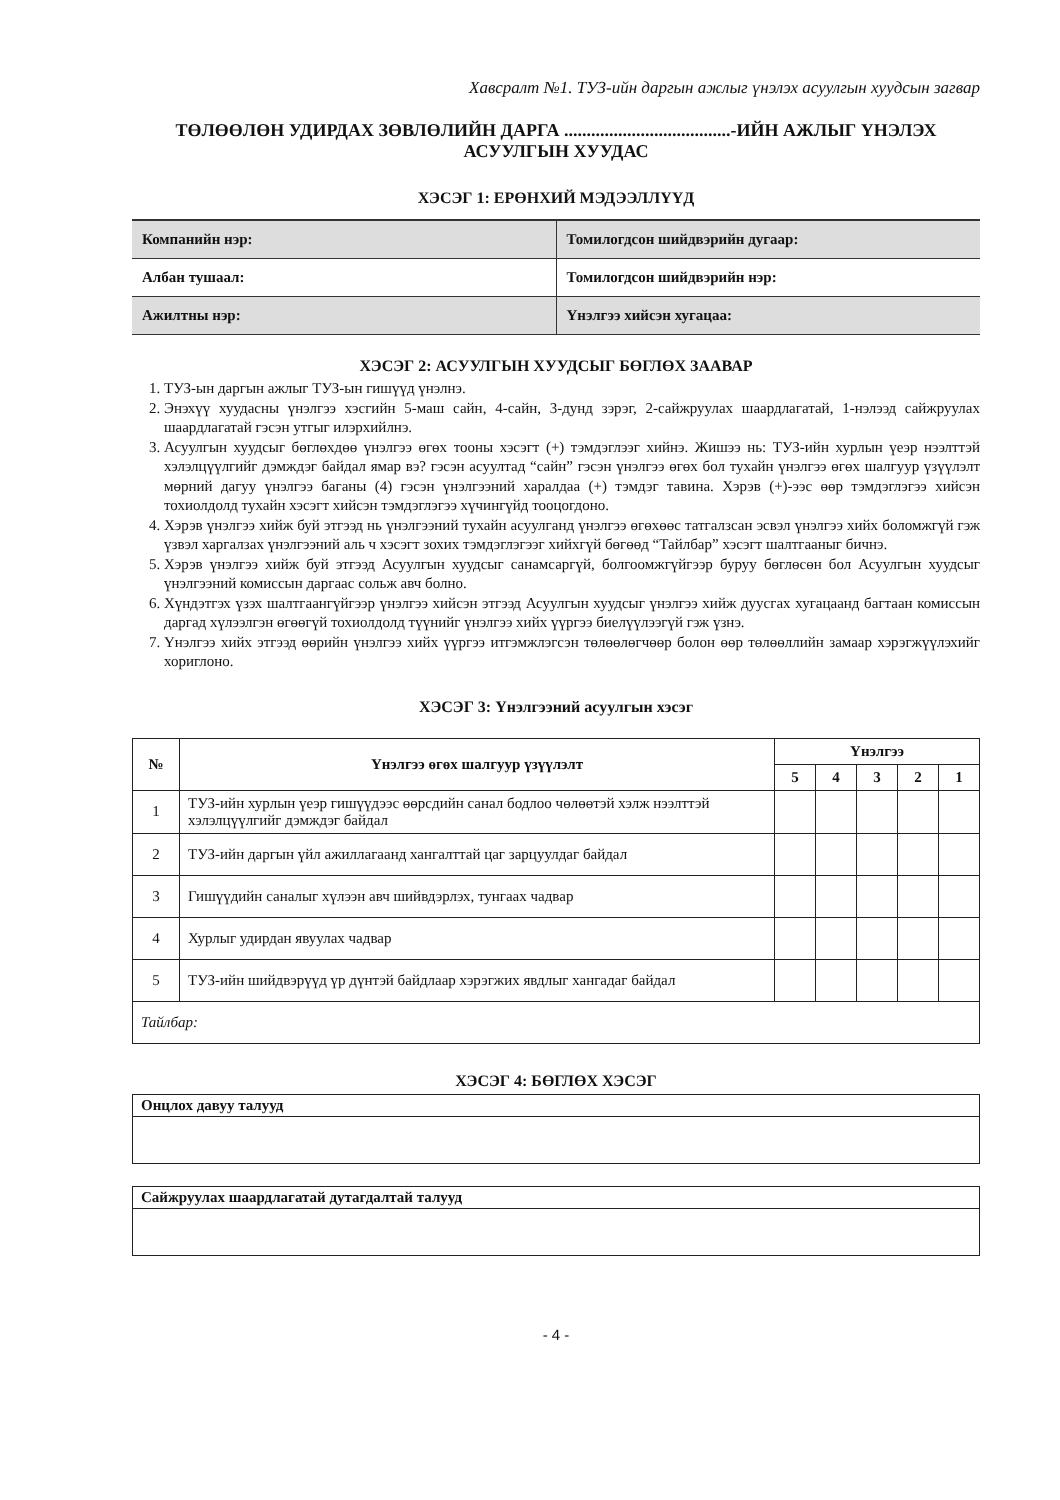Хавсралт №1. ТУЗ-ийн даргын ажлыг үнэлэх асуулгын хуудсын загвар
ТӨЛӨӨЛӨН УДИРДАХ ЗӨВЛӨЛИЙН ДАРГА .....................................-ИЙН АЖЛЫГ ҮНЭЛЭХ АСУУЛГЫН ХУУДАС
ХЭСЭГ 1: ЕРӨНХИЙ МЭДЭЭЛЛҮҮД
| Компанийн нэр: | Томилогдсон шийдвэрийн дугаар: |
| Албан тушаал: | Томилогдсон шийдвэрийн нэр: |
| Ажилтны нэр: | Үнэлгээ хийсэн хугацаа: |
ХЭСЭГ 2: АСУУЛГЫН ХУУДСЫГ БӨГЛӨХ ЗААВАР
1. ТУЗ-ын даргын ажлыг ТУЗ-ын гишүүд үнэлнэ.
2. Энэхүү хуудасны үнэлгээ хэсгийн 5-маш сайн, 4-сайн, 3-дунд зэрэг, 2-сайжруулах шаардлагатай, 1-нэлээд сайжруулах шаардлагатай гэсэн утгыг илэрхийлнэ.
3. Асуулгын хуудсыг бөглөхдөө үнэлгээ өгөх тооны хэсэгт (+) тэмдэглээг хийнэ. Жишээ нь: ТУЗ-ийн хурлын үеэр нээлттэй хэлэлцүүлгийг дэмждэг байдал ямар вэ? гэсэн асуултад “сайн” гэсэн үнэлгээ өгөх бол тухайн үнэлгээ өгөх шалгуур үзүүлэлт мөрний дагуу үнэлгээ баганы (4) гэсэн үнэлгээний харалдаа (+) тэмдэг тавина. Хэрэв (+)-ээс өөр тэмдэглэгээ хийсэн тохиолдолд тухайн хэсэгт хийсэн тэмдэглэгээ хүчингүйд тооцогдоно.
4. Хэрэв үнэлгээ хийж буй этгээд нь үнэлгээний тухайн асуулганд үнэлгээ өгөхөөс татгалзсан эсвэл үнэлгээ хийх боломжгүй гэж үзвэл харгалзах үнэлгээний аль ч хэсэгт зохих тэмдэглэгээг хийхгүй бөгөөд “Тайлбар” хэсэгт шалтгааныг бичнэ.
5. Хэрэв үнэлгээ хийж буй этгээд Асуулгын хуудсыг санамсаргүй, болгоомжгүйгээр буруу бөглөсөн бол Асуулгын хуудсыг үнэлгээний комиссын даргаас сольж авч болно.
6. Хүндэтгэх үзэх шалтгаангүйгээр үнэлгээ хийсэн этгээд Асуулгын хуудсыг үнэлгээ хийж дуусгах хугацаанд багтаан комиссын даргад хүлээлгэн өгөөгүй тохиолдолд түүнийг үнэлгээ хийх үүргээ биелүүлээгүй гэж үзнэ.
7. Үнэлгээ хийх этгээд өөрийн үнэлгээ хийх үүргээ итгэмжлэгсэн төлөөлөгчөөр болон өөр төлөөллийн замаар хэрэгжүүлэхийг хориглоно.
ХЭСЭГ 3: Үнэлгээний асуулгын хэсэг
| № | Үнэлгээ өгөх шалгуур үзүүлэлт | Үнэлгээ | | | | |
| --- | --- | --- | --- | --- | --- | --- |
| | | 5 | 4 | 3 | 2 | 1 |
| 1 | ТУЗ-ийн хурлын үеэр гишүүдээс өөрсдийн санал бодлоо чөлөөтэй хэлж нээлттэй хэлэлцүүлгийг дэмждэг байдал | | | | | |
| 2 | ТУЗ-ийн даргын үйл ажиллагаанд хангалттай цаг зарцуулдаг байдал | | | | | |
| 3 | Гишүүдийн саналыг хүлээн авч шийвдэрлэх, тунгаах чадвар | | | | | |
| 4 | Хурлыг удирдан явуулах чадвар | | | | | |
| 5 | ТУЗ-ийн шийдвэрүүд үр дүнтэй байдлаар хэрэгжих явдлыг хангадаг байдал | | | | | |
| Тайлбар: | | | | | | |
ХЭСЭГ 4: БӨГЛӨХ ХЭСЭГ
| Онцлох давуу талууд |
| Сайжруулах шаардлагатай дутагдалтай талууд |
- 4 -